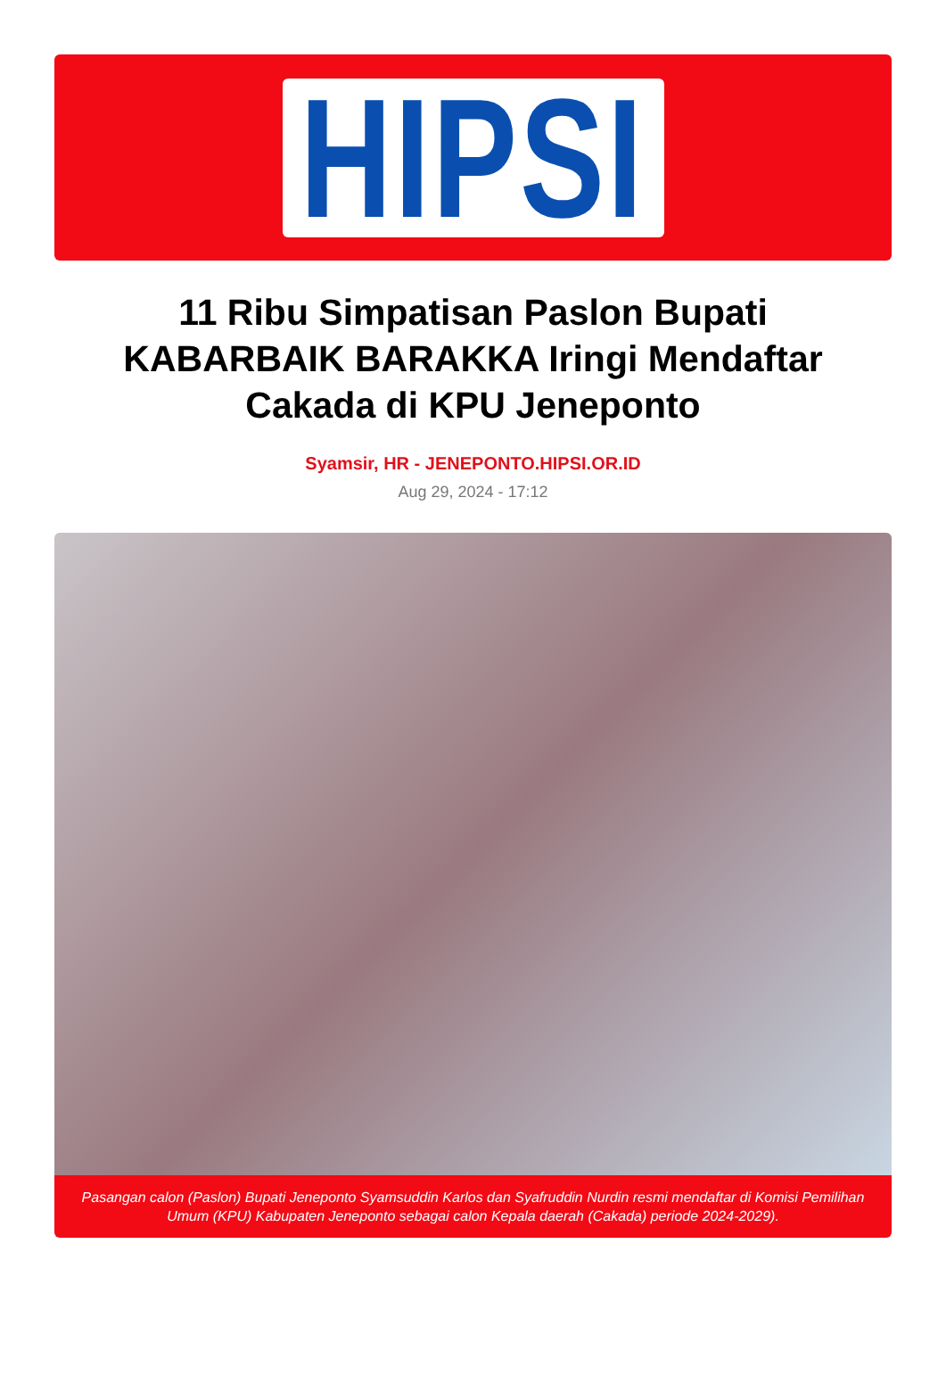HIPSI
11 Ribu Simpatisan Paslon Bupati KABARBAIK BARAKKA Iringi Mendaftar Cakada di KPU Jeneponto
Syamsir, HR - JENEPONTO.HIPSI.OR.ID
Aug 29, 2024 - 17:12
Pasangan calon (Paslon) Bupati Jeneponto Syamsuddin Karlos dan Syafruddin Nurdin resmi mendaftar di Komisi Pemilihan Umum (KPU) Kabupaten Jeneponto sebagai calon Kepala daerah (Cakada) periode 2024-2029).